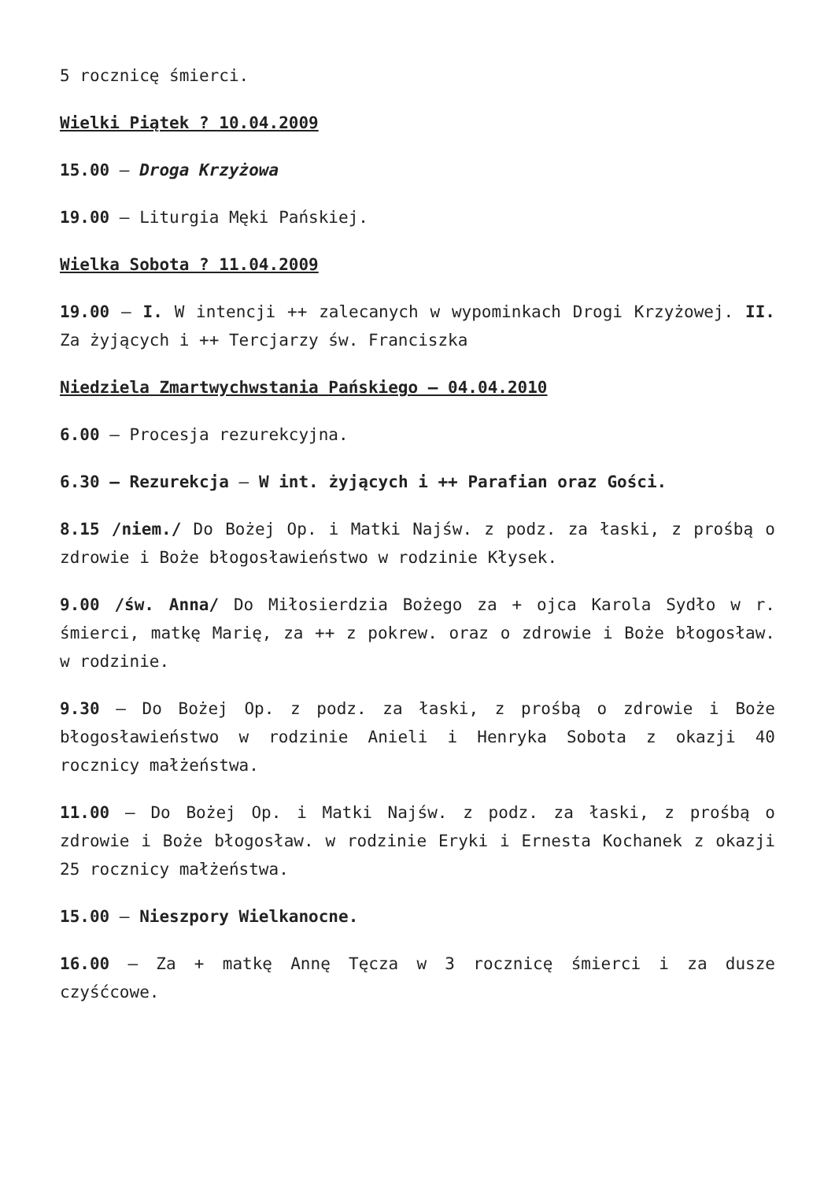5 rocznicę śmierci.
Wielki Piątek ? 10.04.2009
15.00 – Droga Krzyżowa
19.00 – Liturgia Męki Pańskiej.
Wielka Sobota ? 11.04.2009
19.00 – I. W intencji ++ zalecanych w wypominkach Drogi Krzyżowej. II. Za żyjących i ++ Tercjarzy św. Franciszka
Niedziela Zmartwychwstania Pańskiego – 04.04.2010
6.00 – Procesja rezurekcyjna.
6.30 – Rezurekcja – W int. żyjących i ++ Parafian oraz Gości.
8.15 /niem./ Do Bożej Op. i Matki Najśw. z podz. za łaski, z prośbą o zdrowie i Boże błogosławieństwo w rodzinie Kłysek.
9.00 /św. Anna/ Do Miłosierdzia Bożego za + ojca Karola Sydło w r. śmierci, matkę Marię, za ++ z pokrew. oraz o zdrowie i Boże błogosław. w rodzinie.
9.30 – Do Bożej Op. z podz. za łaski, z prośbą o zdrowie i Boże błogosławieństwo w rodzinie Anieli i Henryka Sobota z okazji 40 rocznicy małżeństwa.
11.00 – Do Bożej Op. i Matki Najśw. z podz. za łaski, z prośbą o zdrowie i Boże błogosław. w rodzinie Eryki i Ernesta Kochanek z okazji 25 rocznicy małżeństwa.
15.00 – Nieszpory Wielkanocne.
16.00 – Za + matkę Annę Tęcza w 3 rocznicę śmierci i za dusze czyśćcowe.